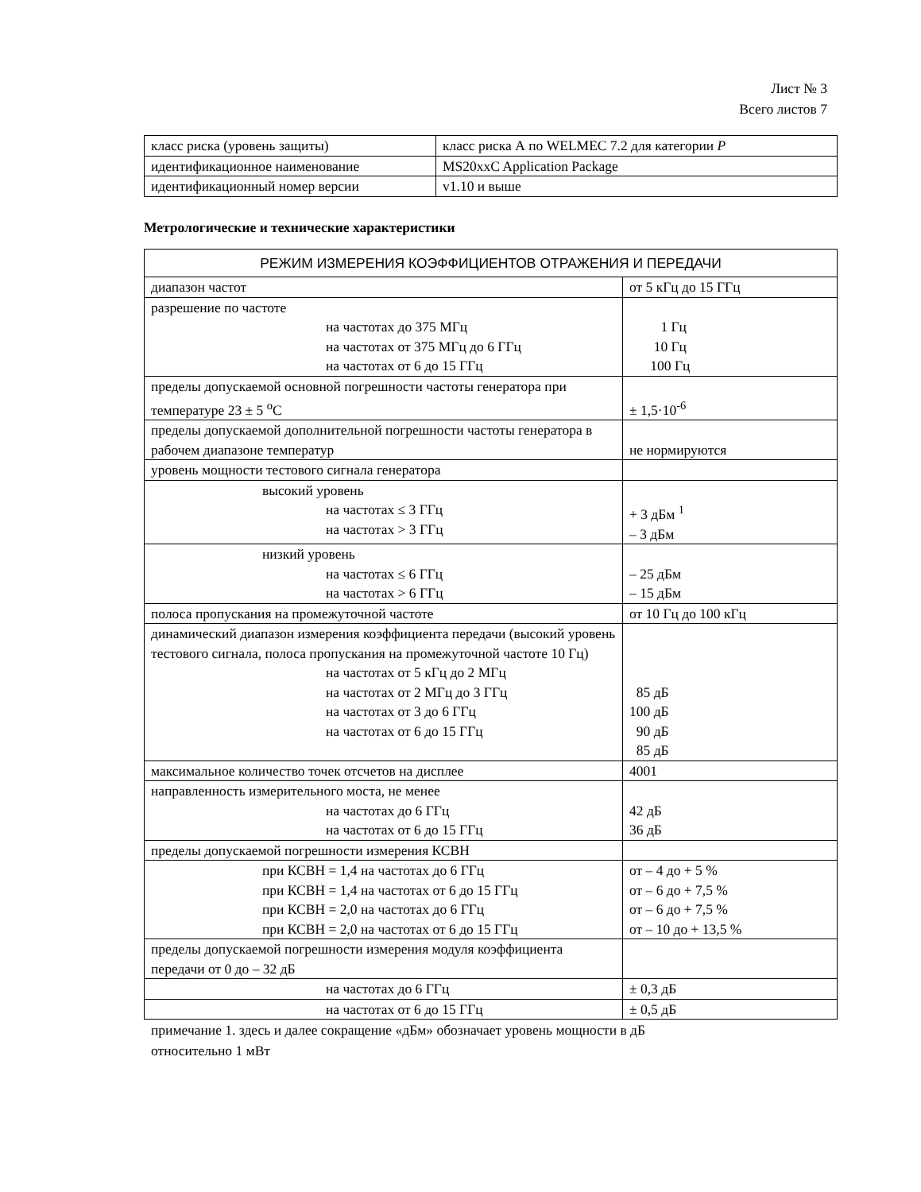Лист № 3
Всего листов 7
| класс риска (уровень защиты) | класс риска А по WELMEC 7.2 для категории P |
| идентификационное наименование | MS20xxC Application Package |
| идентификационный номер версии | v1.10 и выше |
Метрологические и технические характеристики
| РЕЖИМ ИЗМЕРЕНИЯ КОЭФФИЦИЕНТОВ ОТРАЖЕНИЯ И ПЕРЕДАЧИ | |
| диапазон частот | от 5 кГц до 15 ГГц |
| разрешение по частоте на частотах до 375 МГц на частотах от 375 МГц до 6 ГГц на частотах от 6 до 15 ГГц | 1 Гц 10 Гц 100 Гц |
| пределы допускаемой основной погрешности частоты генератора при температуре 23 ± 5 <sup>o</sup>C | ± 1,5·10<sup>-6</sup> |
| пределы допускаемой дополнительной погрешности частоты генератора в рабочем диапазоне температур | не нормируются |
| уровень мощности тестового сигнала генератора | |
| высокий уровень на частотах ≤ 3 ГГц на частотах > 3 ГГц | + 3 дБм <sup>1</sup> – 3 дБм |
| низкий уровень на частотах ≤ 6 ГГц на частотах > 6 ГГц | – 25 дБм – 15 дБм |
| полоса пропускания на промежуточной частоте | от 10 Гц до 100 кГц |
| динамический диапазон измерения коэффициента передачи (высокий уровень тестового сигнала, полоса пропускания на промежуточной частоте 10 Гц) на частотах от 5 кГц до 2 МГц на частотах от 2 МГц до 3 ГГц на частотах от 3 до 6 ГГц на частотах от 6 до 15 ГГц | 85 дБ 100 дБ 90 дБ 85 дБ |
| максимальное количество точек отсчетов на дисплее | 4001 |
| направленность измерительного моста, не менее на частотах до 6 ГГц на частотах от 6 до 15 ГГц | 42 дБ 36 дБ |
| пределы допускаемой погрешности измерения КСВН | |
| при КСВН = 1,4 на частотах до 6 ГГц при КСВН = 1,4 на частотах от 6 до 15 ГГц при КСВН = 2,0 на частотах до 6 ГГц при КСВН = 2,0 на частотах от 6 до 15 ГГц | от – 4 до + 5 % от – 6 до + 7,5 % от – 6 до + 7,5 % от – 10 до + 13,5 % |
| пределы допускаемой погрешности измерения модуля коэффициента передачи от 0 до – 32 дБ | |
| на частотах до 6 ГГц | ± 0,3 дБ |
| на частотах от 6 до 15 ГГц | ± 0,5 дБ |
примечание 1. здесь и далее сокращение «дБм» обозначает уровень мощности в дБ
относительно 1 мВт